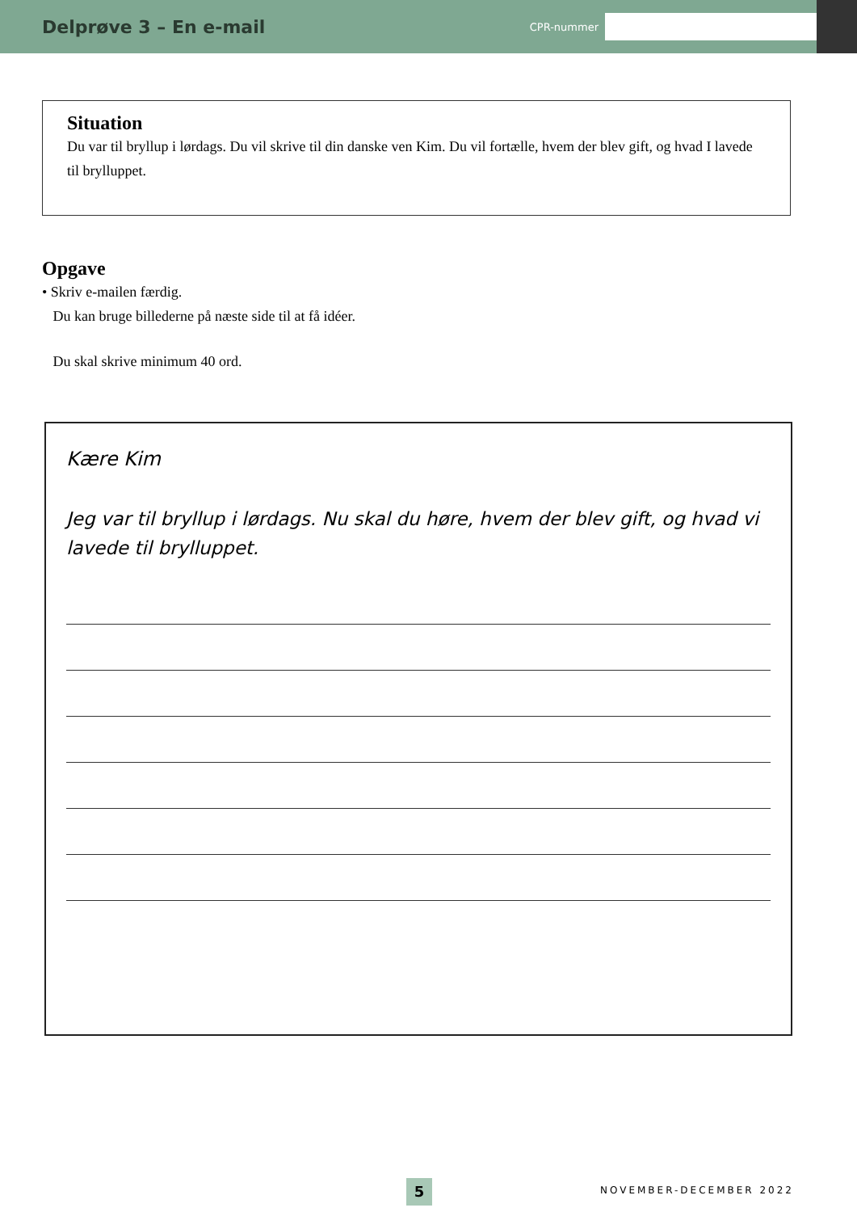Delprøve 3 – En e-mail
CPR-nummer
Situation
Du var til bryllup i lørdags. Du vil skrive til din danske ven Kim. Du vil fortælle, hvem der blev gift, og hvad I lavede til brylluppet.
Opgave
• Skriv e-mailen færdig.
Du kan bruge billederne på næste side til at få idéer.
Du skal skrive minimum 40 ord.
Kære Kim
Jeg var til bryllup i lørdags. Nu skal du høre, hvem der blev gift, og hvad vi lavede til brylluppet.
5 NOVEMBER-DECEMBER 2022